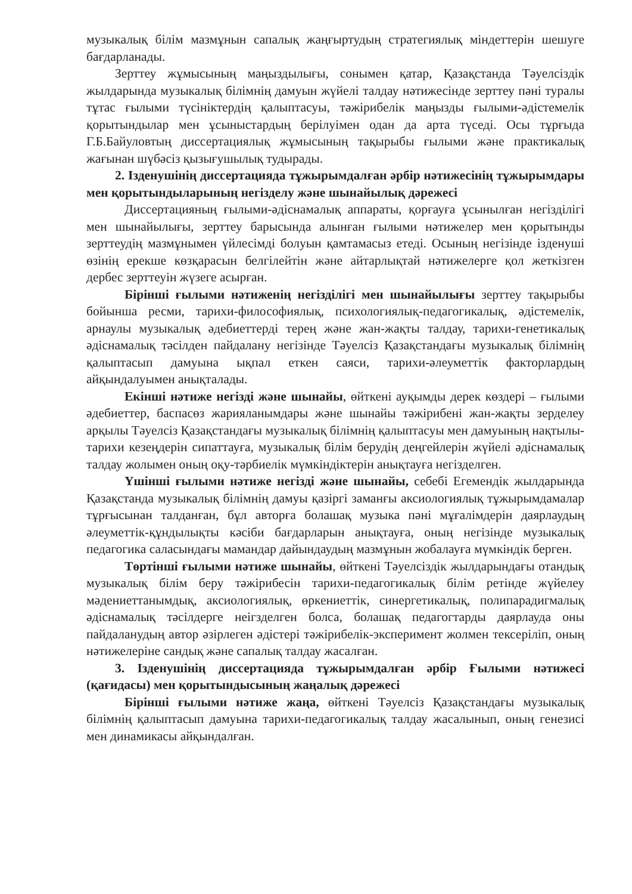музыкалық білім мазмұнын сапалық жаңғыртудың стратегиялық міндеттерін шешуге бағдарланады.
Зерттеу жұмысының маңыздылығы, сонымен қатар, Қазақстанда Тәуелсіздік жылдарында музыкалық білімнің дамуын жүйелі талдау нәтижесінде зерттеу пәні туралы тұтас ғылыми түсініктердің қалыптасуы, тәжірибелік маңызды ғылыми-әдістемелік қорытындылар мен ұсыныстардың берілуімен одан да арта түседі. Осы тұрғыда Г.Б.Байуловтың диссертациялық жұмысының тақырыбы ғылыми және практикалық жағынан шүбәсіз қызығушылық тудырады.
2. Ізденушінің диссертацияда тұжырымдалған әрбір нәтижесінің тұжырымдары мен қорытындыларының негізделу және шынайылық дәрежесі
Диссертацияның ғылыми-әдіснамалық аппараты, қорғауға ұсынылған негізділігі мен шынайылығы, зерттеу барысында алынған ғылыми нәтижелер мен қорытынды зерттеудің мазмұнымен үйлесімді болуын қамтамасыз етеді. Осының негізінде ізденуші өзінің ерекше көзқарасын белгілейтін және айтарлықтай нәтижелерге қол жеткізген дербес зерттеуін жүзеге асырған.
Бірінші ғылыми нәтиженің негізділігі мен шынайылығы зерттеу тақырыбы бойынша ресми, тарихи-философиялық, психологиялық-педагогикалық, әдістемелік, арнаулы музыкалық әдебиеттерді терең және жан-жақты талдау, тарихи-генетикалық әдіснамалық тәсілден пайдалану негізінде Тәуелсіз Қазақстандағы музыкалық білімнің қалыптасып дамуына ықпал еткен саяси, тарихи-әлеуметтік факторлардың айқындалуымен анықталады.
Екінші нәтиже негізді және шынайы, өйткені ауқымды дерек көздері – ғылыми әдебиеттер, баспасөз жарияланымдары және шынайы тәжірибені жан-жақты зерделеу арқылы Тәуелсіз Қазақстандағы музыкалық білімнің қалыптасуы мен дамуының нақтылы-тарихи кезеңдерін сипаттауға, музыкалық білім берудің деңгейлерін жүйелі әдіснамалық талдау жолымен оның оқу-тәрбиелік мүмкіндіктерін анықтауға негізделген.
Үшінші ғылыми нәтиже негізді және шынайы, себебі Егемендік жылдарында Қазақстанда музыкалық білімнің дамуы қазіргі заманғы аксиологиялық тұжырымдамалар тұрғысынан талданған, бұл авторға болашақ музыка пәні мұғалімдерін даярлаудың әлеуметтік-құндылықты кәсіби бағдарларын анықтауға, оның негізінде музыкалық педагогика саласындағы мамандар дайындаудың мазмұнын жобалауға мүмкіндік берген.
Төртінші ғылыми нәтиже шынайы, өйткені Тәуелсіздік жылдарындағы отандық музыкалық білім беру тәжірибесін тарихи-педагогикалық білім ретінде жүйелеу мәдениеттанымдық, аксиологиялық, өркениеттік, синергетикалық, полипарадигмалық әдіснамалық тәсілдерге неігзделген болса, болашақ педагогтарды даярлауда оны пайдаланудың автор әзірлеген әдістері тәжірибелік-эксперимент жолмен тексеріліп, оның нәтижелеріне сандық және сапалық талдау жасалған.
3. Ізденушінің диссертацияда тұжырымдалған әрбір Ғылыми нәтижесі (қағидасы) мен қорытындысының жаңалық дәрежесі
Бірінші ғылыми нәтиже жаңа, өйткені Тәуелсіз Қазақстандағы музыкалық білімнің қалыптасып дамуына тарихи-педагогикалық талдау жасалынып, оның генезисі мен динамикасы айқындалған.